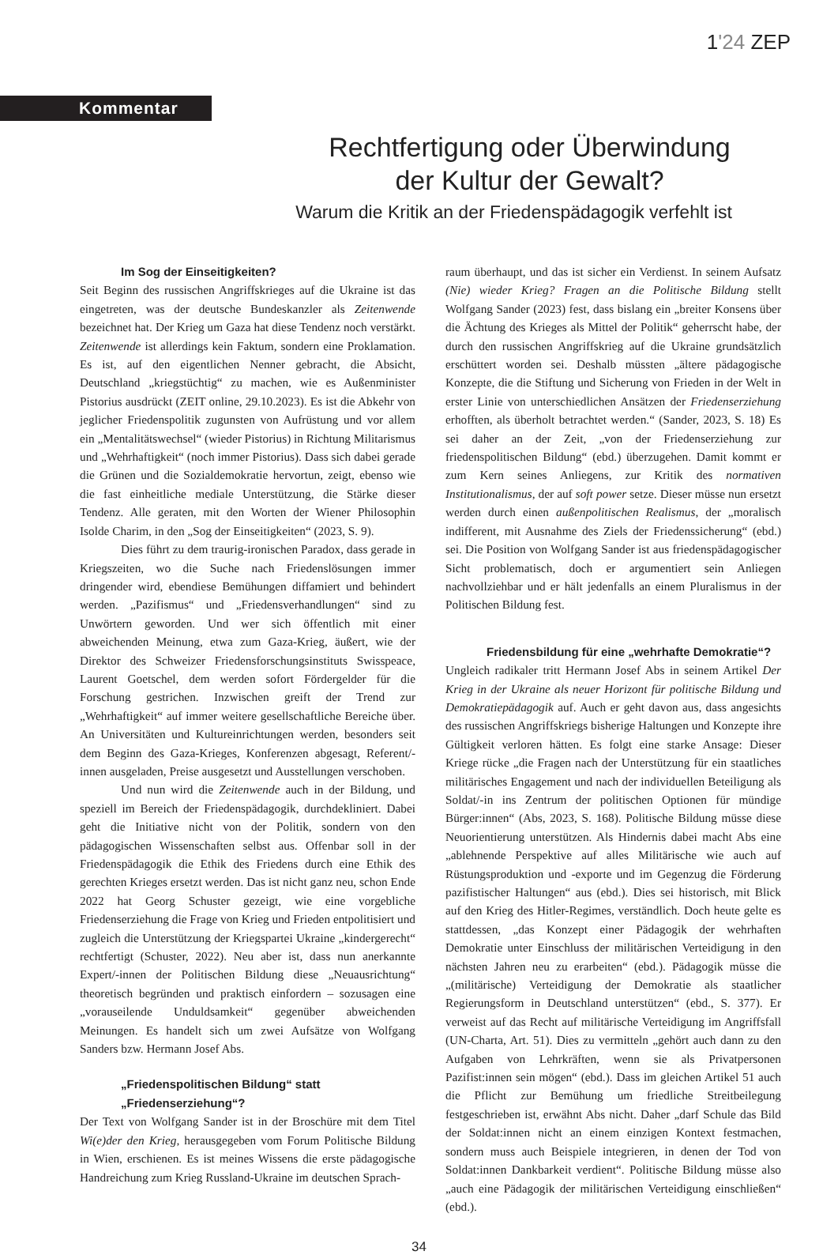1'24 ZEP
Kommentar
Rechtfertigung oder Überwindung
der Kultur der Gewalt?
Warum die Kritik an der Friedenspädagogik verfehlt ist
Im Sog der Einseitigkeiten?
Seit Beginn des russischen Angriffskrieges auf die Ukraine ist das eingetreten, was der deutsche Bundeskanzler als Zeitenwende bezeichnet hat. Der Krieg um Gaza hat diese Tendenz noch verstärkt. Zeitenwende ist allerdings kein Faktum, sondern eine Proklamation. Es ist, auf den eigentlichen Nenner gebracht, die Absicht, Deutschland „kriegstüchtig“ zu machen, wie es Außenminister Pistorius ausdrückt (ZEIT online, 29.10.2023). Es ist die Abkehr von jeglicher Friedenspolitik zugunsten von Aufrüstung und vor allem ein „Mentalitätswechsel“ (wieder Pistorius) in Richtung Militarismus und „Wehrhaftigkeit“ (noch immer Pistorius). Dass sich dabei gerade die Grünen und die Sozialdemokratie hervortun, zeigt, ebenso wie die fast einheitliche mediale Unterstützung, die Stärke dieser Tendenz. Alle geraten, mit den Worten der Wiener Philosophin Isolde Charim, in den „Sog der Einseitigkeiten“ (2023, S. 9).
Dies führt zu dem traurig-ironischen Paradox, dass gerade in Kriegszeiten, wo die Suche nach Friedenslösungen immer dringender wird, ebendiese Bemühungen diffamiert und behindert werden. „Pazifismus“ und „Friedensverhandlungen“ sind zu Unwörtern geworden. Und wer sich öffentlich mit einer abweichenden Meinung, etwa zum Gaza-Krieg, äußert, wie der Direktor des Schweizer Friedensforschungsinstituts Swisspeace, Laurent Goetschel, dem werden sofort Fördergelder für die Forschung gestrichen. Inzwischen greift der Trend zur „Wehrhaftigkeit“ auf immer weitere gesellschaftliche Bereiche über. An Universitäten und Kultureinrichtungen werden, besonders seit dem Beginn des Gaza-Krieges, Konferenzen abgesagt, Referent/-innen ausgeladen, Preise ausgesetzt und Ausstellungen verschoben.
Und nun wird die Zeitenwende auch in der Bildung, und speziell im Bereich der Friedenspädagogik, durchdekliniert. Dabei geht die Initiative nicht von der Politik, sondern von den pädagogischen Wissenschaften selbst aus. Offenbar soll in der Friedenspädagogik die Ethik des Friedens durch eine Ethik des gerechten Krieges ersetzt werden. Das ist nicht ganz neu, schon Ende 2022 hat Georg Schuster gezeigt, wie eine vorgebliche Friedenserziehung die Frage von Krieg und Frieden entpolitisiert und zugleich die Unterstützung der Kriegspartei Ukraine „kindergerecht“ rechtfertigt (Schuster, 2022). Neu aber ist, dass nun anerkannte Expert/-innen der Politischen Bildung diese „Neuausrichtung“ theoretisch begründen und praktisch einfordern – sozusagen eine „vorauseilende Unduldsamkeit“ gegenüber abweichenden Meinungen. Es handelt sich um zwei Aufsätze von Wolfgang Sanders bzw. Hermann Josef Abs.
„Friedenspolitischen Bildung“ statt
„Friedenserziehung“?
Der Text von Wolfgang Sander ist in der Broschüre mit dem Titel Wi(e)der den Krieg, herausgegeben vom Forum Politische Bildung in Wien, erschienen. Es ist meines Wissens die erste pädagogische Handreichung zum Krieg Russland-Ukraine im deutschen Sprach-
raum überhaupt, und das ist sicher ein Verdienst. In seinem Aufsatz (Nie) wieder Krieg? Fragen an die Politische Bildung stellt Wolfgang Sander (2023) fest, dass bislang ein „breiter Konsens über die Ächtung des Krieges als Mittel der Politik“ geherrscht habe, der durch den russischen Angriffskrieg auf die Ukraine grundsätzlich erschüttert worden sei. Deshalb müssten „ältere pädagogische Konzepte, die die Stiftung und Sicherung von Frieden in der Welt in erster Linie von unterschiedlichen Ansätzen der Friedenserziehung erhofften, als überholt betrachtet werden.“ (Sander, 2023, S. 18) Es sei daher an der Zeit, „von der Friedenserziehung zur friedenspolitischen Bildung“ (ebd.) überzugehen. Damit kommt er zum Kern seines Anliegens, zur Kritik des normativen Institutionalismus, der auf soft power setze. Dieser müsse nun ersetzt werden durch einen außenpolitischen Realismus, der „moralisch indifferent, mit Ausnahme des Ziels der Friedenssicherung“ (ebd.) sei. Die Position von Wolfgang Sander ist aus friedenspädagogischer Sicht problematisch, doch er argumentiert sein Anliegen nachvollziehbar und er hält jedenfalls an einem Pluralismus in der Politischen Bildung fest.
Friedensbildung für eine „wehrhafte Demokratie“?
Ungleich radikaler tritt Hermann Josef Abs in seinem Artikel Der Krieg in der Ukraine als neuer Horizont für politische Bildung und Demokratiepädagogik auf. Auch er geht davon aus, dass angesichts des russischen Angriffskriegs bisherige Haltungen und Konzepte ihre Gültigkeit verloren hätten. Es folgt eine starke Ansage: Dieser Kriege rücke „die Fragen nach der Unterstützung für ein staatliches militärisches Engagement und nach der individuellen Beteiligung als Soldat/-in ins Zentrum der politischen Optionen für mündige Bürger:innen“ (Abs, 2023, S. 168). Politische Bildung müsse diese Neuorientierung unterstützen. Als Hindernis dabei macht Abs eine „ablehnende Perspektive auf alles Militärische wie auch auf Rüstungsproduktion und -exporte und im Gegenzug die Förderung pazifistischer Haltungen“ aus (ebd.). Dies sei historisch, mit Blick auf den Krieg des Hitler-Regimes, verständlich. Doch heute gelte es stattdessen, „das Konzept einer Pädagogik der wehrhaften Demokratie unter Einschluss der militärischen Verteidigung in den nächsten Jahren neu zu erarbeiten“ (ebd.). Pädagogik müsse die „(militärische) Verteidigung der Demokratie als staatlicher Regierungsform in Deutschland unterstützen“ (ebd., S. 377). Er verweist auf das Recht auf militärische Verteidigung im Angriffsfall (UN-Charta, Art. 51). Dies zu vermitteln „gehört auch dann zu den Aufgaben von Lehrkräften, wenn sie als Privatpersonen Pazifist:innen sein mögen“ (ebd.). Dass im gleichen Artikel 51 auch die Pflicht zur Bemühung um friedliche Streitbeilegung festgeschrieben ist, erwähnt Abs nicht. Daher „darf Schule das Bild der Soldat:innen nicht an einem einzigen Kontext festmachen, sondern muss auch Beispiele integrieren, in denen der Tod von Soldat:innen Dankbarkeit verdient“. Politische Bildung müsse also „auch eine Pädagogik der militärischen Verteidigung einschließen“ (ebd.).
34